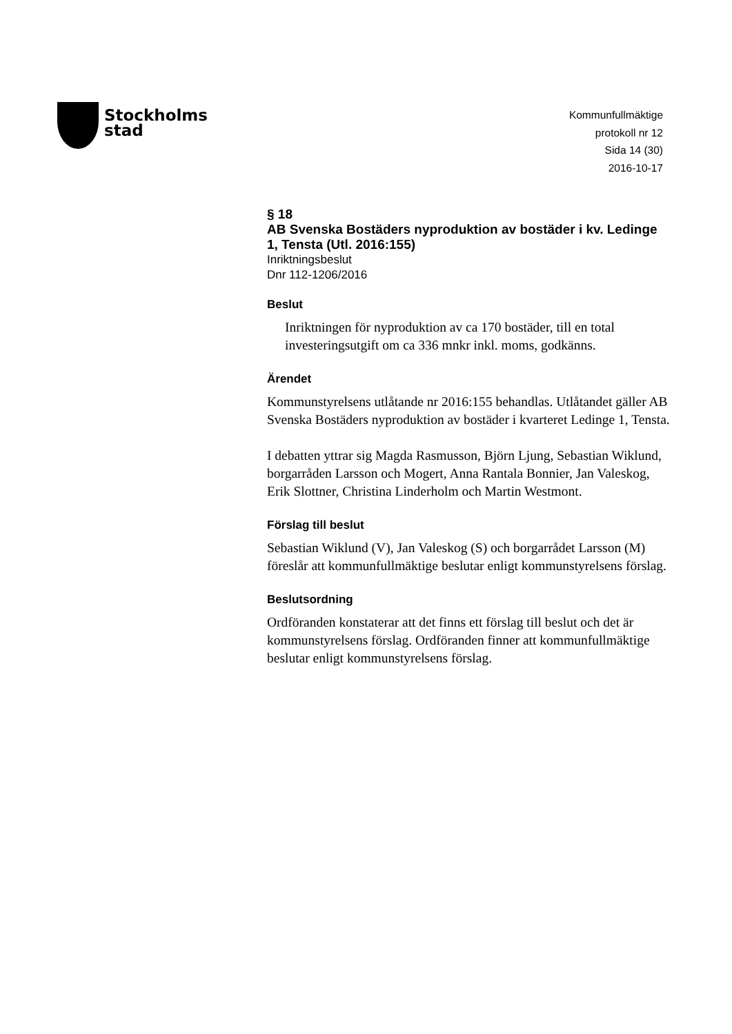Stockholms
stad
Kommunfullmäktige
protokoll nr 12
Sida 14 (30)
2016-10-17
§ 18
AB Svenska Bostäders nyproduktion av bostäder i kv. Ledinge 1, Tensta (Utl. 2016:155)
Inriktningsbeslut
Dnr 112-1206/2016
Beslut
Inriktningen för nyproduktion av ca 170 bostäder, till en total investeringsutgift om ca 336 mnkr inkl. moms, godkänns.
Ärendet
Kommunstyrelsens utlåtande nr 2016:155 behandlas. Utlåtandet gäller AB Svenska Bostäders nyproduktion av bostäder i kvarteret Ledinge 1, Tensta.
I debatten yttrar sig Magda Rasmusson, Björn Ljung, Sebastian Wiklund, borgarråden Larsson och Mogert, Anna Rantala Bonnier, Jan Valeskog, Erik Slottner, Christina Linderholm och Martin Westmont.
Förslag till beslut
Sebastian Wiklund (V), Jan Valeskog (S) och borgarrådet Larsson (M) föreslår att kommunfullmäktige beslutar enligt kommunstyrelsens förslag.
Beslutsordning
Ordföranden konstaterar att det finns ett förslag till beslut och det är kommunstyrelsens förslag. Ordföranden finner att kommunfullmäktige beslutar enligt kommunstyrelsens förslag.